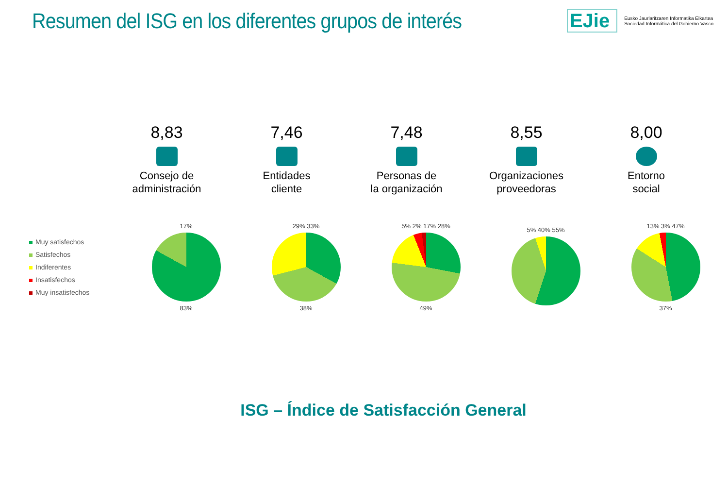Resumen del ISG en los diferentes grupos de interés
EJie
Eusko Jaurlaritzaren Informatika Elkartea
Sociedad Informática del Gobierno Vasco
8,83
Consejo de
administración
7,46
Entidades
cliente
7,48
Personas de
la organización
8,55
Organizaciones
proveedoras
8,00
Entorno
social
Muy satisfechos
Satisfechos
Indiferentes
Insatisfechos
Muy insatisfechos
17%
83%
29% 33%
38%
5% 2% 17% 28%
49%
5% 40% 55%
13% 3% 47%
37%
ISG – Índice de Satisfacción General